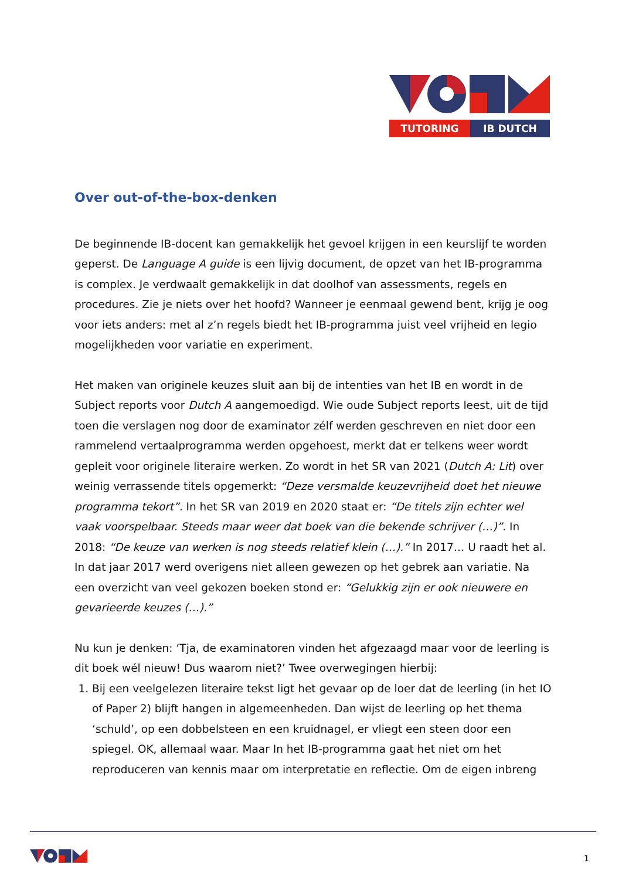TUTORING
IB DUTCH
Over out-of-the-box-denken
De beginnende IB-docent kan gemakkelijk het gevoel krijgen in een keurslijf te worden geperst. De Language A guide is een lijvig document, de opzet van het IB-programma is complex. Je verdwaalt gemakkelijk in dat doolhof van assessments, regels en procedures. Zie je niets over het hoofd? Wanneer je eenmaal gewend bent, krijg je oog voor iets anders: met al z’n regels biedt het IB-programma juist veel vrijheid en legio mogelijkheden voor variatie en experiment.
Het maken van originele keuzes sluit aan bij de intenties van het IB en wordt in de Subject reports voor Dutch A aangemoedigd. Wie oude Subject reports leest, uit de tijd toen die verslagen nog door de examinator zélf werden geschreven en niet door een rammelend vertaalprogramma werden opgehoest, merkt dat er telkens weer wordt gepleit voor originele literaire werken. Zo wordt in het SR van 2021 (Dutch A: Lit) over weinig verrassende titels opgemerkt: “Deze versmalde keuzevrijheid doet het nieuwe programma tekort”. In het SR van 2019 en 2020 staat er: “De titels zijn echter wel vaak voorspelbaar. Steeds maar weer dat boek van die bekende schrijver (…)”. In 2018: “De keuze van werken is nog steeds relatief klein (…).” In 2017… U raadt het al. In dat jaar 2017 werd overigens niet alleen gewezen op het gebrek aan variatie. Na een overzicht van veel gekozen boeken stond er: “Gelukkig zijn er ook nieuwere en gevarieerde keuzes (…).”
Nu kun je denken: ‘Tja, de examinatoren vinden het afgezaagd maar voor de leerling is dit boek wél nieuw! Dus waarom niet?’ Twee overwegingen hierbij:
1. Bij een veelgelezen literaire tekst ligt het gevaar op de loer dat de leerling (in het IO of Paper 2) blijft hangen in algemeenheden. Dan wijst de leerling op het thema ‘schuld’, op een dobbelsteen en een kruidnagel, er vliegt een steen door een spiegel. OK, allemaal waar. Maar In het IB-programma gaat het niet om het reproduceren van kennis maar om interpretatie en reflectie. Om de eigen inbreng
1